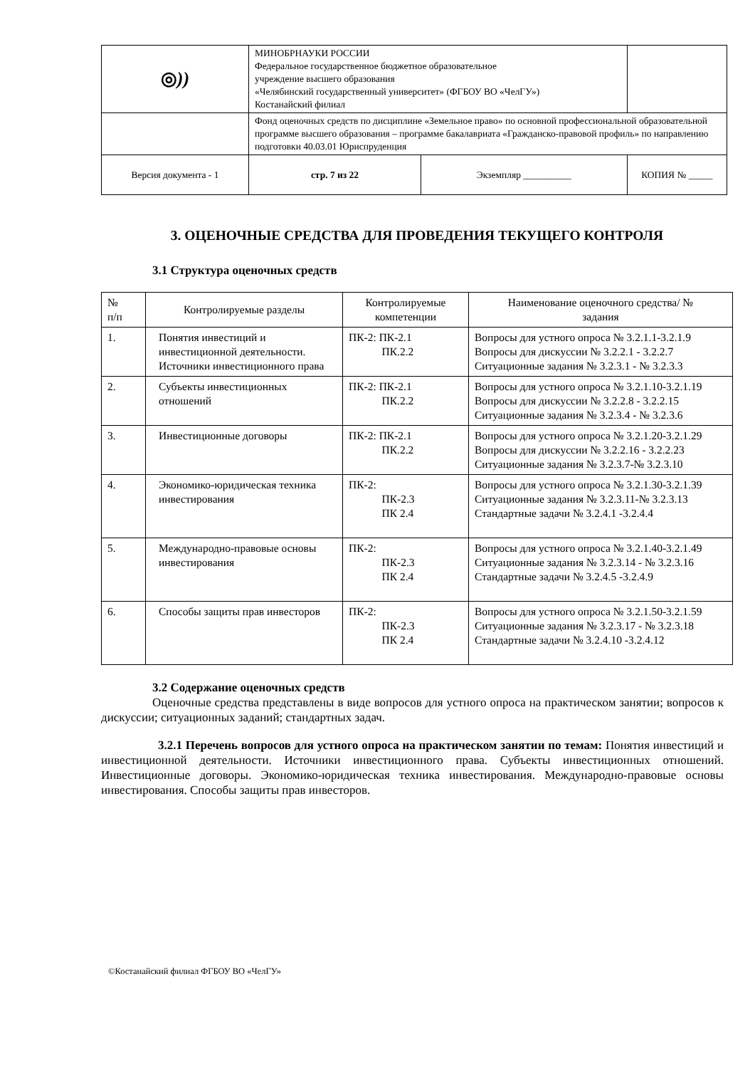| ◎ )) | МИНОБРНАУКИ РОССИИ Федеральное государственное бюджетное образовательное учреждение высшего образования «Челябинский государственный университет» (ФГБОУ ВО «ЧелГУ») Костанайский филиал | | |
| | Фонд оценочных средств по дисциплине «Земельное право» по основной профессиональной образовательной программе высшего образования – программе бакалавриата «Гражданско-правовой профиль» по направлению подготовки 40.03.01 Юриспруденция | | |
| Версия документа - 1 | стр. 7 из 22 | Экземпляр __________ | КОПИЯ № _____ |
3. ОЦЕНОЧНЫЕ СРЕДСТВА ДЛЯ ПРОВЕДЕНИЯ ТЕКУЩЕГО КОНТРОЛЯ
3.1 Структура оценочных средств
| № п/п | Контролируемые разделы | Контролируемые компетенции | Наименование оценочного средства/ № задания |
| --- | --- | --- | --- |
| 1. | Понятия инвестиций и инвестиционной деятельности. Источники инвестиционного права | ПК-2: ПК-2.1 ПК.2.2 | Вопросы для устного опроса № 3.2.1.1-3.2.1.9 Вопросы для дискуссии № 3.2.2.1 - 3.2.2.7 Ситуационные задания № 3.2.3.1 - № 3.2.3.3 |
| 2. | Субъекты инвестиционных отношений | ПК-2: ПК-2.1 ПК.2.2 | Вопросы для устного опроса № 3.2.1.10-3.2.1.19 Вопросы для дискуссии № 3.2.2.8 - 3.2.2.15 Ситуационные задания № 3.2.3.4 - № 3.2.3.6 |
| 3. | Инвестиционные договоры | ПК-2: ПК-2.1 ПК.2.2 | Вопросы для устного опроса № 3.2.1.20-3.2.1.29 Вопросы для дискуссии № 3.2.2.16 - 3.2.2.23 Ситуационные задания № 3.2.3.7-№ 3.2.3.10 |
| 4. | Экономико-юридическая техника инвестирования | ПК-2: ПК-2.3 ПК 2.4 | Вопросы для устного опроса № 3.2.1.30-3.2.1.39 Ситуационные задания № 3.2.3.11-№ 3.2.3.13 Стандартные задачи № 3.2.4.1 -3.2.4.4 |
| 5. | Международно-правовые основы инвестирования | ПК-2: ПК-2.3 ПК 2.4 | Вопросы для устного опроса № 3.2.1.40-3.2.1.49 Ситуационные задания № 3.2.3.14 - № 3.2.3.16 Стандартные задачи № 3.2.4.5 -3.2.4.9 |
| 6. | Способы защиты прав инвесторов | ПК-2: ПК-2.3 ПК 2.4 | Вопросы для устного опроса № 3.2.1.50-3.2.1.59 Ситуационные задания № 3.2.3.17 - № 3.2.3.18 Стандартные задачи № 3.2.4.10 -3.2.4.12 |
3.2 Содержание оценочных средств
Оценочные средства представлены в виде вопросов для устного опроса на практическом занятии; вопросов к дискуссии; ситуационных заданий; стандартных задач.
3.2.1 Перечень вопросов для устного опроса на практическом занятии по темам: Понятия инвестиций и инвестиционной деятельности. Источники инвестиционного права. Субъекты инвестиционных отношений. Инвестиционные договоры. Экономико-юридическая техника инвестирования. Международно-правовые основы инвестирования. Способы защиты прав инвесторов.
©Костанайский филиал ФГБОУ ВО «ЧелГУ»